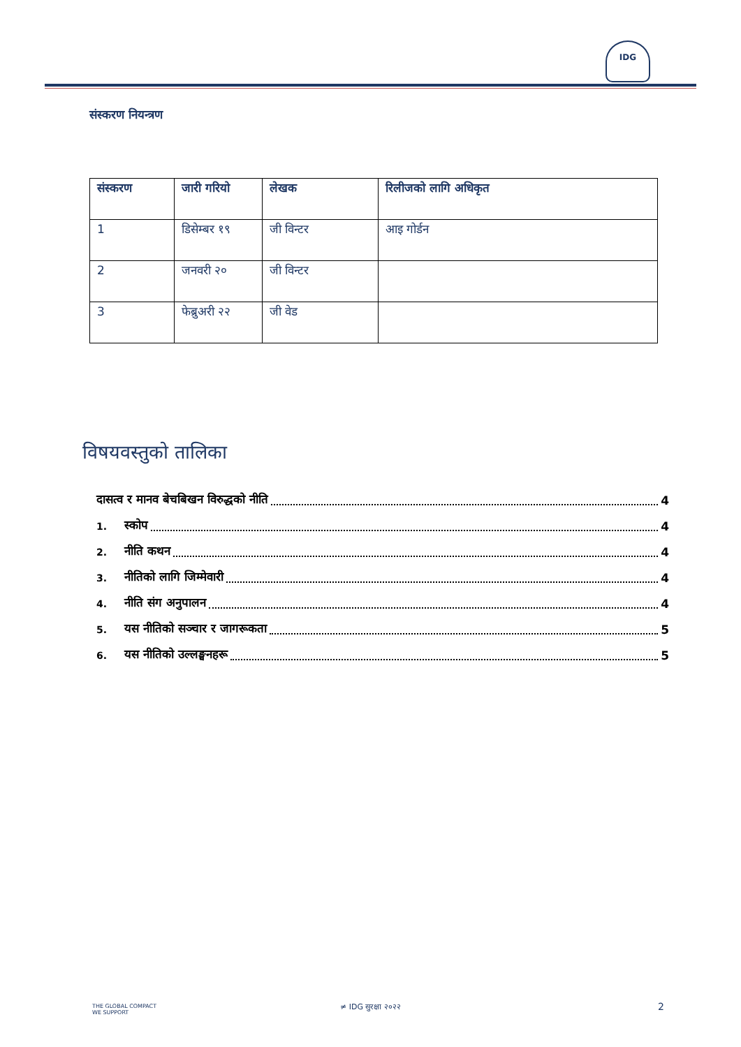IDG
संस्करण नियन्त्रण
| संस्करण | जारी गरियो | लेखक | रिलीजको लागि अधिकृत |
| --- | --- | --- | --- |
| 1 | डिसेम्बर १९ | जी विन्टर | आइ गोर्डन |
| 2 | जनवरी २० | जी विन्टर | |
| 3 | फेब्रुअरी २२ | जी वेड | |
विषयवस्तुको तालिका
दासत्व र मानव बेचबिखन विरुद्धको नीति 4
1. स्कोप 4
2. नीति कथन 4
3. नीतिको लागि जिम्मेवारी 4
4. नीति संग अनुपालन 4
5. यस नीतिको सञ्चार र जागरूकता 5
6. यस नीतिको उल्लङ्घनहरू 5
THE GLOBAL COMPACT
WE SUPPORT
≠ IDG सुरक्षा २०२२ 2